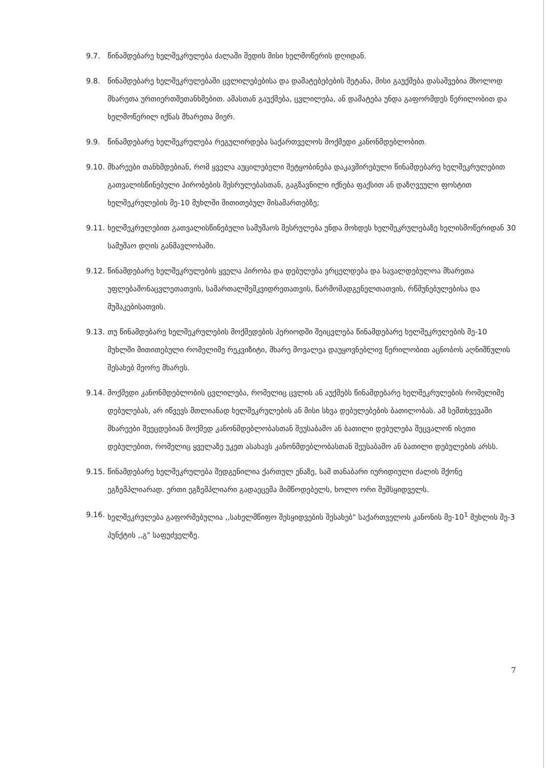9.7. წინამდებარე ხელშეკრულება ძალაში შედის მისი ხელმოწერის დღიდან.
9.8. წინამდებარე ხელშეკრულებაში ცვლილებებისა და დამატებებების შეტანა, მისი გაუქმება დასაშვებია მხოლოდ მხარეთა ურთიერთშეთანხმებით. ამასთან გაუქმება, ცვლილება, ან დამატება უნდა გაფორმდეს წერილობით და ხელმოწერილ იქნას მხარეთა მიერ.
9.9. წინამდებარე ხელშეკრულება რეგულირდება საქართველოს მოქმედი კანონმდებლობით.
9.10.
მხარეები თანხმდებიან, რომ ყველა აუცილებელი შეტყობინება დაკავშირებული წინამდებარე ხელშეკრულებით გათვალისწინებული პირობების შესრულებასთან, გაგზავნილი იქნება ფაქსით ან დაზღვეული ფოსტით ხელშეკრულების მე-10 მუხლში მითითებულ მისამართებზე;
9.11.
ხელშეკრულებით გათვალისწინებული სამუშაოს შესრულება უნდა მოხდეს ხელშეკრულებაზე ხელისმოწერიდან 30 სამუშაო დღის განმავლობაში.
9.12.
წინამდებარე ხელშეკრულების ყველა პირობა და დებულება ვრცელდება და სავალდებულოა მხარეთა უფლებამონაცვლეთათვის, სამართალმემკვიდრეთათვის, წარმომადგენელთათვის, რწმუნებულებისა და მუშაკებისათვის.
9.13.
თუ წინამდებარე ხელშეკრულების მოქმედების პერიოდში შეიცვლება წინამდებარე ხელშეკრულების მე-10 მუხლში მითითებული რომელიმე რეკვიზიტი, მხარე მოვალეა დაუყოვნებლივ წერილობით აცნობოს აღნიშნულის შესახებ მეორე მხარეს.
9.14.
მოქმედი კანონმდებლობის ცვლილება, რომელიც ცვლის ან აუქმებს წინამდებარე ხელშეკრულების რომელიმე დებულებას, არ იწვევს მთლიანად ხელშეკრულების ან მისი სხვა დებულებების ბათილობას. ამ სემთხვევაში მხარეები შეეცდებიან მოქმედ კანონმდებლობასთან შეუსაბამო ან ბათილი დებულება შეცვალონ ისეთი დებულებით, რომელიც ყველაზე უკეთ ასახავს კანონმდებლობასთან შეუსაბამო ან ბათილი დებულების არსს.
9.15.
წინამდებარე ხელშეკრულება შედგენილია ქართულ ენაზე, სამ თანაბარი იურიდიული ძალის მქონე ეგზემპლიარად. ერთი ეგზემპლიარი გადაეცემა მიმწოდებელს, ხოლო ორი შემსყიდველს.
9.16.
ხელშეკრულება გაფორმებულია ,,სახელმწიფო შესყიდვების შესახებ" საქართველოს კანონის მე-10<sup>1</sup> მუხლის მე-3 პუნქტის ,,გ" საფუძველზე.
7